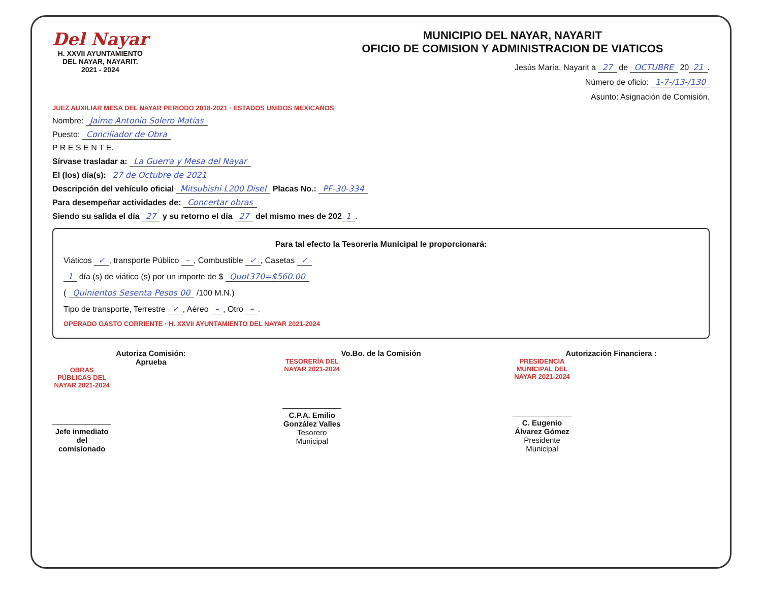Del Nayar
H. XXVII AYUNTAMIENTO
DEL NAYAR, NAYARIT.
2021 - 2024
MUNICIPIO DEL NAYAR, NAYARIT
OFICIO DE COMISION Y ADMINISTRACION DE VIATICOS
Jesús María, Nayarit a 27 de OCTUBRE 20 21.
Número de oficio: 1-7-/13-/130
Asunto: Asignación de Comisión.
JUEZ AUXILIAR MESA DEL NAYAR PERIODO 2018-2021 · ESTADOS UNIDOS MEXICANOS
Nombre: Jaime Antonio Solero Matías
Puesto: Conciliador de Obra
P R E S E N T E.
Sírvase trasladar a: La Guerra y Mesa del Nayar
El (los) día(s): 27 de Octubre de 2021
Descripción del vehículo oficial Mitsubishi L200 Disel Placas No.: PF-30-334
Para desempeñar actividades de: Concertar obras
Siendo su salida el día 27 y su retorno el día 27 del mismo mes de 202 1.
Para tal efecto la Tesorería Municipal le proporcionará:
Viáticos ✓, transporte Público –, Combustible ✓, Casetas ✓
1 día (s) de viático (s) por un importe de $ Quot370=$560.00
( Quinientos Sesenta Pesos 00 /100 M.N.)
Tipo de transporte, Terrestre ✓, Aéreo –, Otro –.
OPERADO GASTO CORRIENTE · H. XXVII AYUNTAMIENTO DEL NAYAR 2021-2024
Autoriza Comisión:
Aprueba
OBRAS PÚBLICAS DEL NAYAR 2021-2024
Jefe inmediato del comisionado
Vo.Bo. de la Comisión
TESORERÍA DEL NAYAR 2021-2024
C.P.A. Emilio González Valles
Tesorero Municipal
Autorización Financiera :
PRESIDENCIA MUNICIPAL DEL NAYAR 2021-2024
C. Eugenio Álvarez Gómez
Presidente Municipal